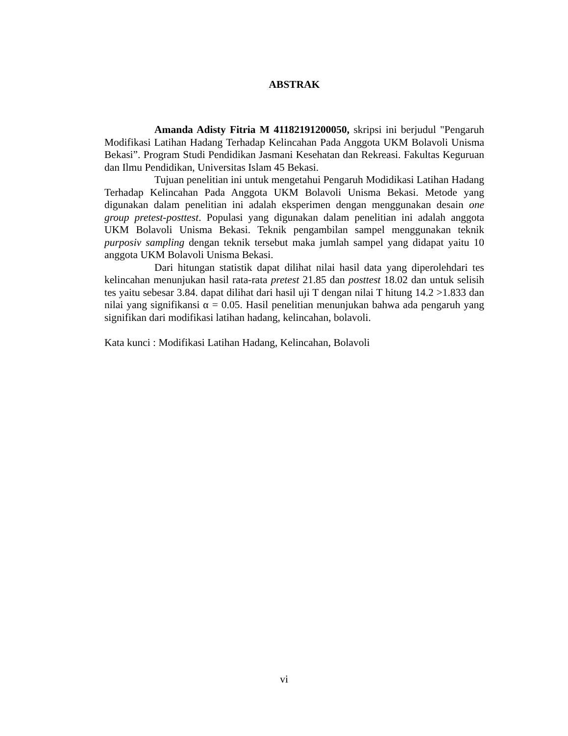ABSTRAK
Amanda Adisty Fitria M 41182191200050, skripsi ini berjudul "Pengaruh Modifikasi Latihan Hadang Terhadap Kelincahan Pada Anggota UKM Bolavoli Unisma Bekasi”. Program Studi Pendidikan Jasmani Kesehatan dan Rekreasi. Fakultas Keguruan dan Ilmu Pendidikan, Universitas Islam 45 Bekasi.
Tujuan penelitian ini untuk mengetahui Pengaruh Modidikasi Latihan Hadang Terhadap Kelincahan Pada Anggota UKM Bolavoli Unisma Bekasi. Metode yang digunakan dalam penelitian ini adalah eksperimen dengan menggunakan desain one group pretest-posttest. Populasi yang digunakan dalam penelitian ini adalah anggota UKM Bolavoli Unisma Bekasi. Teknik pengambilan sampel menggunakan teknik purposiv sampling dengan teknik tersebut maka jumlah sampel yang didapat yaitu 10 anggota UKM Bolavoli Unisma Bekasi.
Dari hitungan statistik dapat dilihat nilai hasil data yang diperolehdari tes kelincahan menunjukan hasil rata-rata pretest 21.85 dan posttest 18.02 dan untuk selisih tes yaitu sebesar 3.84. dapat dilihat dari hasil uji T dengan nilai T hitung 14.2 >1.833 dan nilai yang signifikansi α = 0.05. Hasil penelitian menunjukan bahwa ada pengaruh yang signifikan dari modifikasi latihan hadang, kelincahan, bolavoli.
Kata kunci : Modifikasi Latihan Hadang, Kelincahan, Bolavoli
vi